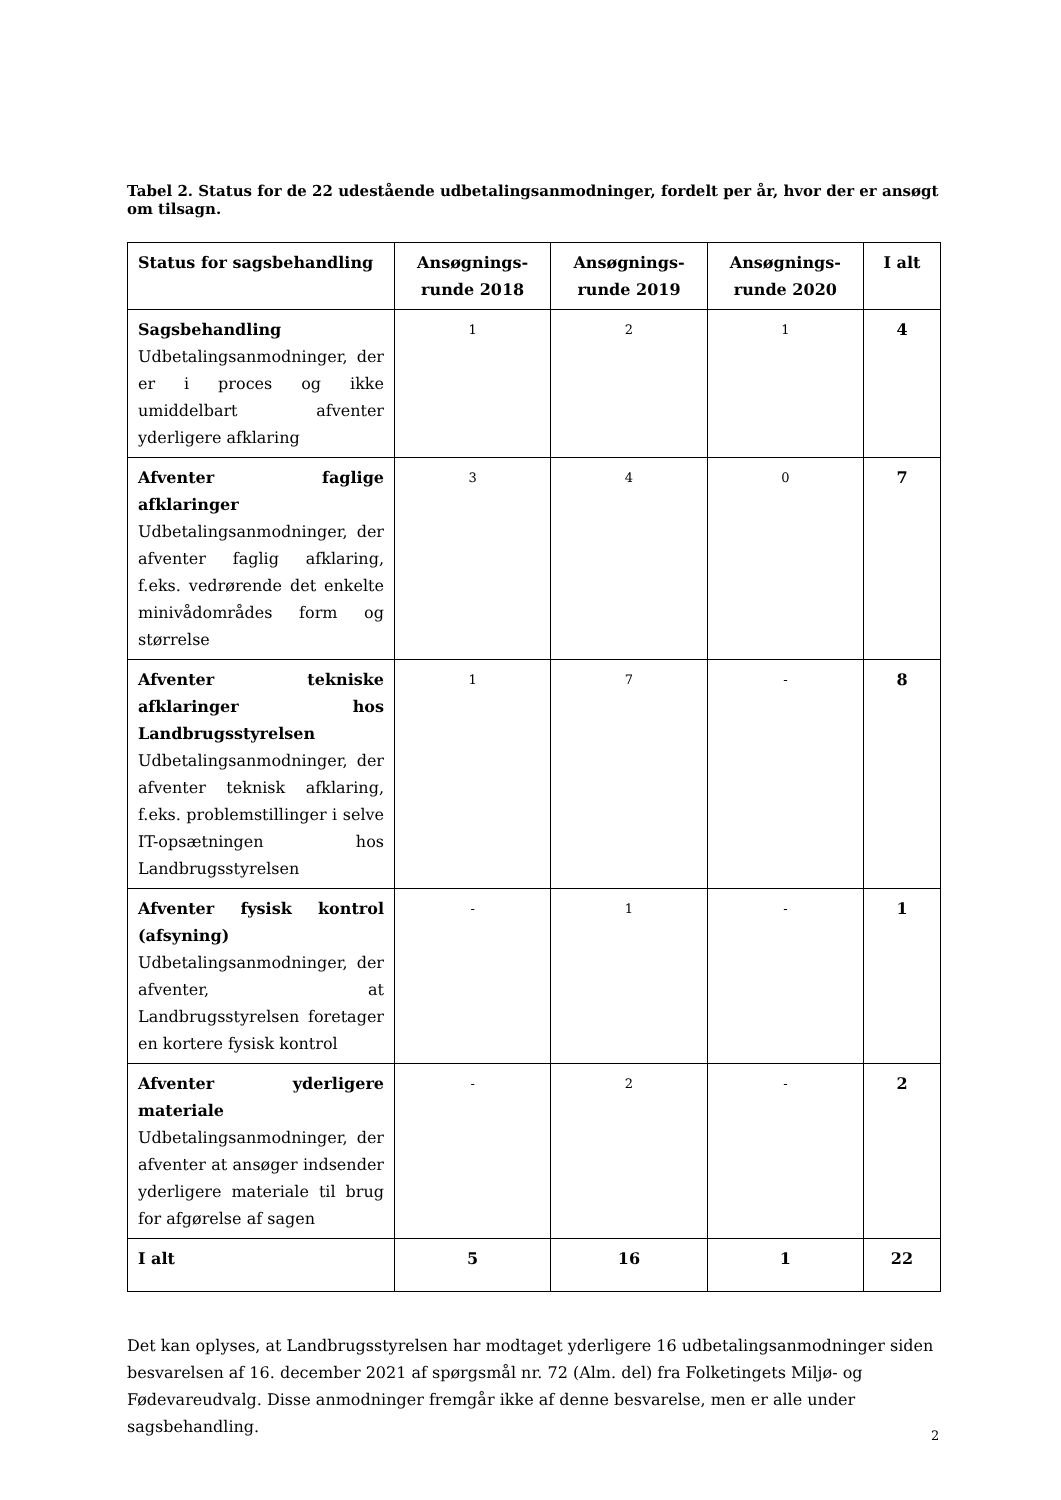Tabel 2. Status for de 22 udestående udbetalingsanmodninger, fordelt per år, hvor der er ansøgt om tilsagn.
| Status for sagsbehandling | Ansøgnings-runde 2018 | Ansøgnings-runde 2019 | Ansøgnings-runde 2020 | I alt |
| --- | --- | --- | --- | --- |
| Sagsbehandling Udbetalingsanmodninger, der er i proces og ikke umiddelbart afventer yderligere afklaring | 1 | 2 | 1 | 4 |
| Afventer faglige afklaringer Udbetalingsanmodninger, der afventer faglig afklaring, f.eks. vedrørende det enkelte minivådområdes form og størrelse | 3 | 4 | 0 | 7 |
| Afventer tekniske afklaringer hos Landbrugsstyrelsen Udbetalingsanmodninger, der afventer teknisk afklaring, f.eks. problemstillinger i selve IT-opsætningen hos Landbrugsstyrelsen | 1 | 7 | - | 8 |
| Afventer fysisk kontrol (afsyning) Udbetalingsanmodninger, der afventer, at Landbrugsstyrelsen foretager en kortere fysisk kontrol | - | 1 | - | 1 |
| Afventer yderligere materiale Udbetalingsanmodninger, der afventer at ansøger indsender yderligere materiale til brug for afgørelse af sagen | - | 2 | - | 2 |
| I alt | 5 | 16 | 1 | 22 |
Det kan oplyses, at Landbrugsstyrelsen har modtaget yderligere 16 udbetalingsanmodninger siden besvarelsen af 16. december 2021 af spørgsmål nr. 72 (Alm. del) fra Folketingets Miljø- og Fødevareudvalg. Disse anmodninger fremgår ikke af denne besvarelse, men er alle under sagsbehandling.
2